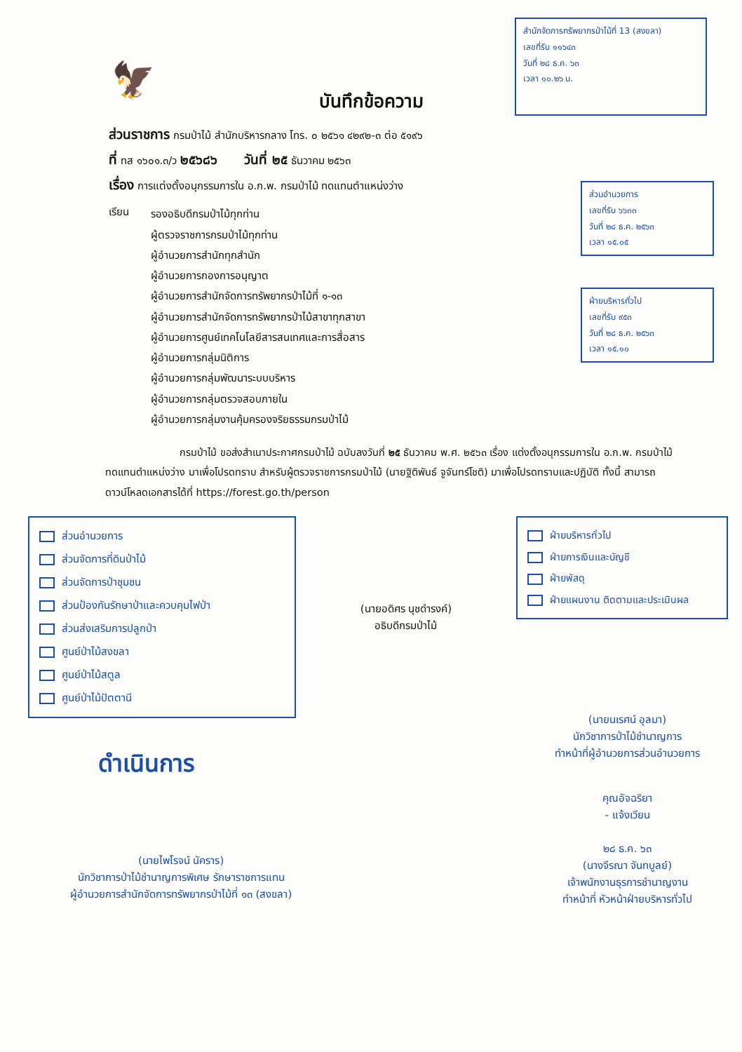🦅
สำนักจัดการทรัพยากรป่าไม้ที่ 13 (สงขลา)
เลขที่รับ ๑๑๖๔๓
วันที่ ๒๘ ธ.ค. ๖๓
เวลา ๑๐.๒๖ น.
บันทึกข้อความ
ส่วนราชการ กรมป่าไม้ สำนักบริหารกลาง โทร. ๐ ๒๕๖๑ ๔๒๙๒-๓ ต่อ ๕๑๙๖
ที่ ทส ๑๖๐๑.๓/ว ๒๕๖๘๖ วันที่ ๒๕ ธันวาคม ๒๕๖๓
เรื่อง การแต่งตั้งอนุกรรมการใน อ.ก.พ. กรมป่าไม้ ทดแทนตำแหน่งว่าง
ส่วนอำนวยการ
เลขที่รับ ๖๖๓๓
วันที่ ๒๘ ธ.ค. ๒๕๖๓
เวลา ๑๕.๐๕
ฝ่ายบริหารทั่วไป
เลขที่รับ ๙๕๓
วันที่ ๒๘ ธ.ค. ๒๕๖๓
เวลา ๑๕.๑๐
เรียน
รองอธิบดีกรมป่าไม้ทุกท่าน
ผู้ตรวจราชการกรมป่าไม้ทุกท่าน
ผู้อำนวยการสำนักทุกสำนัก
ผู้อำนวยการกองการอนุญาต
ผู้อำนวยการสำนักจัดการทรัพยากรป่าไม้ที่ ๑-๑๓
ผู้อำนวยการสำนักจัดการทรัพยากรป่าไม้สาขาทุกสาขา
ผู้อำนวยการศูนย์เทคโนโลยีสารสนเทศและการสื่อสาร
ผู้อำนวยการกลุ่มนิติการ
ผู้อำนวยการกลุ่มพัฒนาระบบบริหาร
ผู้อำนวยการกลุ่มตรวจสอบภายใน
ผู้อำนวยการกลุ่มงานคุ้มครองจริยธรรมกรมป่าไม้
กรมป่าไม้ ขอส่งสำเนาประกาศกรมป่าไม้ ฉบับลงวันที่ ๒๕ ธันวาคม พ.ศ. ๒๕๖๓ เรื่อง แต่งตั้งอนุกรรมการใน อ.ก.พ. กรมป่าไม้ ทดแทนตำแหน่งว่าง มาเพื่อโปรดทราบ สำหรับผู้ตรวจราชการกรมป่าไม้ (นายฐิติพันธ์ จูจันทร์โชติ) มาเพื่อโปรดทราบและปฏิบัติ ทั้งนี้ สามารถดาวน์โหลดเอกสารได้ที่ https://forest.go.th/person
ส่วนอำนวยการ
ส่วนจัดการที่ดินป่าไม้
ส่วนจัดการป่าชุมชน
ส่วนป้องกันรักษาป่าและควบคุมไฟป่า
ส่วนส่งเสริมการปลูกป่า
ศูนย์ป่าไม้สงขลา
ศูนย์ป่าไม้สตูล
ศูนย์ป่าไม้ปัตตานี
(นายอดิศร นุชดำรงค์)
อธิบดีกรมป่าไม้
ฝ่ายบริหารทั่วไป
ฝ่ายการเงินและบัญชี
ฝ่ายพัสดุ
ฝ่ายแผนงาน ติดตามและประเมินผล
ดำเนินการ
(นายไพโรจน์ นัคราร)
นักวิชาการป่าไม้ชำนาญการพิเศษ รักษาราชการแทน
ผู้อำนวยการสำนักจัดการทรัพยากรป่าไม้ที่ ๑๓ (สงขลา)
(นายนเรศน์ อุลมา)
นักวิชาการป่าไม้ชำนาญการ
ทำหน้าที่ผู้อำนวยการส่วนอำนวยการ
คุณอัจฉริยา
- แจ้งเวียน
๒๘ ธ.ค. ๖๓
(นางจีรณา จันทบูลย์)
เจ้าพนักงานธุรการชำนาญงาน
ทำหน้าที่ หัวหน้าฝ่ายบริหารทั่วไป